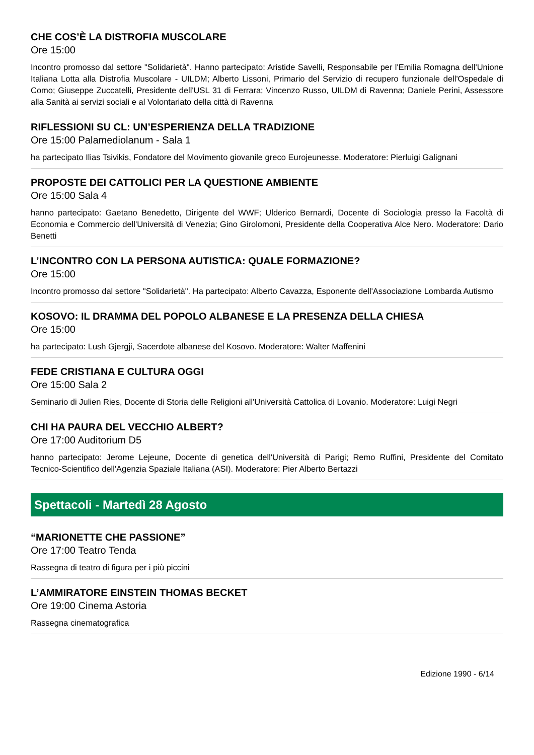CHE COS’È LA DISTROFIA MUSCOLARE
Ore 15:00
Incontro promosso dal settore "Solidarietà". Hanno partecipato: Aristide Savelli, Responsabile per l'Emilia Romagna dell'Unione Italiana Lotta alla Distrofia Muscolare - UILDM; Alberto Lissoni, Primario del Servizio di recupero funzionale dell'Ospedale di Como; Giuseppe Zuccatelli, Presidente dell'USL 31 di Ferrara; Vincenzo Russo, UILDM di Ravenna; Daniele Perini, Assessore alla Sanità ai servizi sociali e al Volontariato della città di Ravenna
RIFLESSIONI SU CL: UN’ESPERIENZA DELLA TRADIZIONE
Ore 15:00 Palamediolanum - Sala 1
ha partecipato Ilias Tsivikis, Fondatore del Movimento giovanile greco Eurojeunesse. Moderatore: Pierluigi Galignani
PROPOSTE DEI CATTOLICI PER LA QUESTIONE AMBIENTE
Ore 15:00 Sala 4
hanno partecipato: Gaetano Benedetto, Dirigente del WWF; Ulderico Bernardi, Docente di Sociologia presso la Facoltà di Economia e Commercio dell'Università di Venezia; Gino Girolomoni, Presidente della Cooperativa Alce Nero. Moderatore: Dario Benetti
L’INCONTRO CON LA PERSONA AUTISTICA: QUALE FORMAZIONE?
Ore 15:00
Incontro promosso dal settore "Solidarietà". Ha partecipato: Alberto Cavazza, Esponente dell'Associazione Lombarda Autismo
KOSOVO: IL DRAMMA DEL POPOLO ALBANESE E LA PRESENZA DELLA CHIESA
Ore 15:00
ha partecipato: Lush Gjergji, Sacerdote albanese del Kosovo. Moderatore: Walter Maffenini
FEDE CRISTIANA E CULTURA OGGI
Ore 15:00 Sala 2
Seminario di Julien Ries, Docente di Storia delle Religioni all'Università Cattolica di Lovanio. Moderatore: Luigi Negri
CHI HA PAURA DEL VECCHIO ALBERT?
Ore 17:00 Auditorium D5
hanno partecipato: Jerome Lejeune, Docente di genetica dell'Università di Parigi; Remo Ruffini, Presidente del Comitato Tecnico-Scientifico dell'Agenzia Spaziale Italiana (ASI). Moderatore: Pier Alberto Bertazzi
Spettacoli - Martedì 28 Agosto
“MARIONETTE CHE PASSIONE”
Ore 17:00 Teatro Tenda
Rassegna di teatro di figura per i più piccini
L’AMMIRATORE EINSTEIN THOMAS BECKET
Ore 19:00 Cinema Astoria
Rassegna cinematografica
Edizione 1990 - 6/14